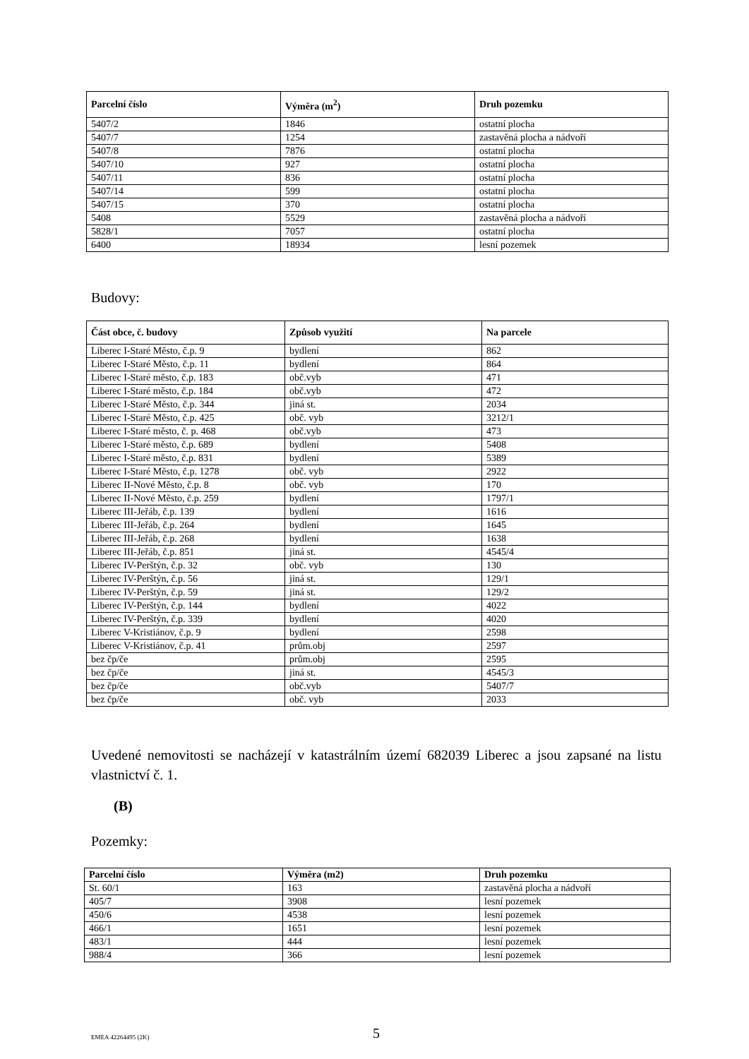| Parcelní číslo | Výměra (m<sup>2</sup>) | Druh pozemku |
| --- | --- | --- |
| 5407/2 | 1846 | ostatní plocha |
| 5407/7 | 1254 | zastavěná plocha a nádvoří |
| 5407/8 | 7876 | ostatní plocha |
| 5407/10 | 927 | ostatní plocha |
| 5407/11 | 836 | ostatní plocha |
| 5407/14 | 599 | ostatní plocha |
| 5407/15 | 370 | ostatní plocha |
| 5408 | 5529 | zastavěná plocha a nádvoří |
| 5828/1 | 7057 | ostatní plocha |
| 6400 | 18934 | lesní pozemek |
Budovy:
| Část obce, č. budovy | Způsob využití | Na parcele |
| --- | --- | --- |
| Liberec I-Staré Město, č.p. 9 | bydlení | 862 |
| Liberec I-Staré Město, č.p. 11 | bydlení | 864 |
| Liberec I-Staré město, č.p. 183 | obč.vyb | 471 |
| Liberec I-Staré město, č.p. 184 | obč.vyb | 472 |
| Liberec I-Staré Město, č.p. 344 | jiná st. | 2034 |
| Liberec I-Staré Město, č.p. 425 | obč. vyb | 3212/1 |
| Liberec I-Staré město, č. p. 468 | obč.vyb | 473 |
| Liberec I-Staré město, č.p. 689 | bydlení | 5408 |
| Liberec I-Staré město, č.p. 831 | bydlení | 5389 |
| Liberec I-Staré Město, č.p. 1278 | obč. vyb | 2922 |
| Liberec II-Nové Město, č.p. 8 | obč. vyb | 170 |
| Liberec II-Nové Město, č.p. 259 | bydlení | 1797/1 |
| Liberec III-Jeřáb, č.p. 139 | bydlení | 1616 |
| Liberec III-Jeřáb, č.p. 264 | bydlení | 1645 |
| Liberec III-Jeřáb, č.p. 268 | bydlení | 1638 |
| Liberec III-Jeřáb, č.p. 851 | jiná st. | 4545/4 |
| Liberec IV-Perštýn, č.p. 32 | obč. vyb | 130 |
| Liberec IV-Perštýn, č.p. 56 | jiná st. | 129/1 |
| Liberec IV-Perštýn, č.p. 59 | jiná st. | 129/2 |
| Liberec IV-Perštýn, č.p. 144 | bydlení | 4022 |
| Liberec IV-Perštýn, č.p. 339 | bydlení | 4020 |
| Liberec V-Kristiánov, č.p. 9 | bydlení | 2598 |
| Liberec V-Kristiánov, č.p. 41 | prům.obj | 2597 |
| bez čp/če | prům.obj | 2595 |
| bez čp/če | jiná st. | 4545/3 |
| bez čp/če | obč.vyb | 5407/7 |
| bez čp/če | obč. vyb | 2033 |
Uvedené nemovitosti se nacházejí v katastrálním území 682039 Liberec a jsou zapsané na listu vlastnictví č. 1.
(B)
Pozemky:
| Parcelní číslo | Výměra (m2) | Druh pozemku |
| --- | --- | --- |
| St. 60/1 | 163 | zastavěná plocha a nádvoří |
| 405/7 | 3908 | lesní pozemek |
| 450/6 | 4538 | lesní pozemek |
| 466/1 | 1651 | lesní pozemek |
| 483/1 | 444 | lesní pozemek |
| 988/4 | 366 | lesní pozemek |
EMEA 42264495 (2K) 5